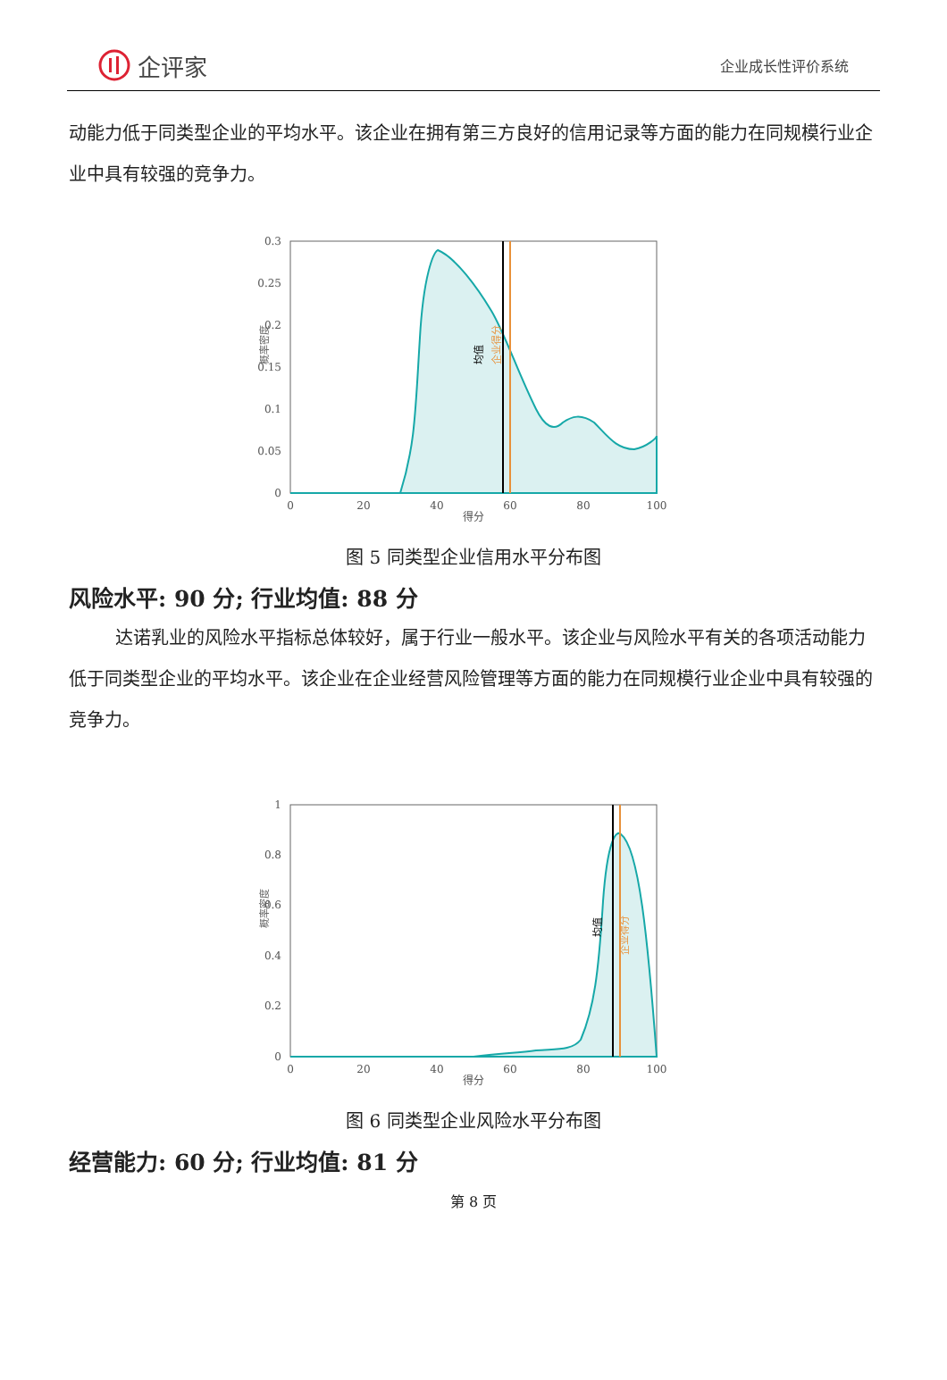企评家
企业成长性评价系统
动能力低于同类型企业的平均水平。该企业在拥有第三方良好的信用记录等方面的能力在同规模行业企业中具有较强的竞争力。
0.3
0.25
0.2
0.15
0.1
0.05
0
0
20
40
60
80
100
得分
概率密度
均值
企业得分
图 5 同类型企业信用水平分布图
风险水平: 90 分; 行业均值: 88 分
达诺乳业的风险水平指标总体较好，属于行业一般水平。该企业与风险水平有关的各项活动能力低于同类型企业的平均水平。该企业在企业经营风险管理等方面的能力在同规模行业企业中具有较强的竞争力。
1
0.8
0.6
0.4
0.2
0
0
20
40
60
80
100
得分
概率密度
均值
企业得分
图 6 同类型企业风险水平分布图
经营能力: 60 分; 行业均值: 81 分
第 8 页